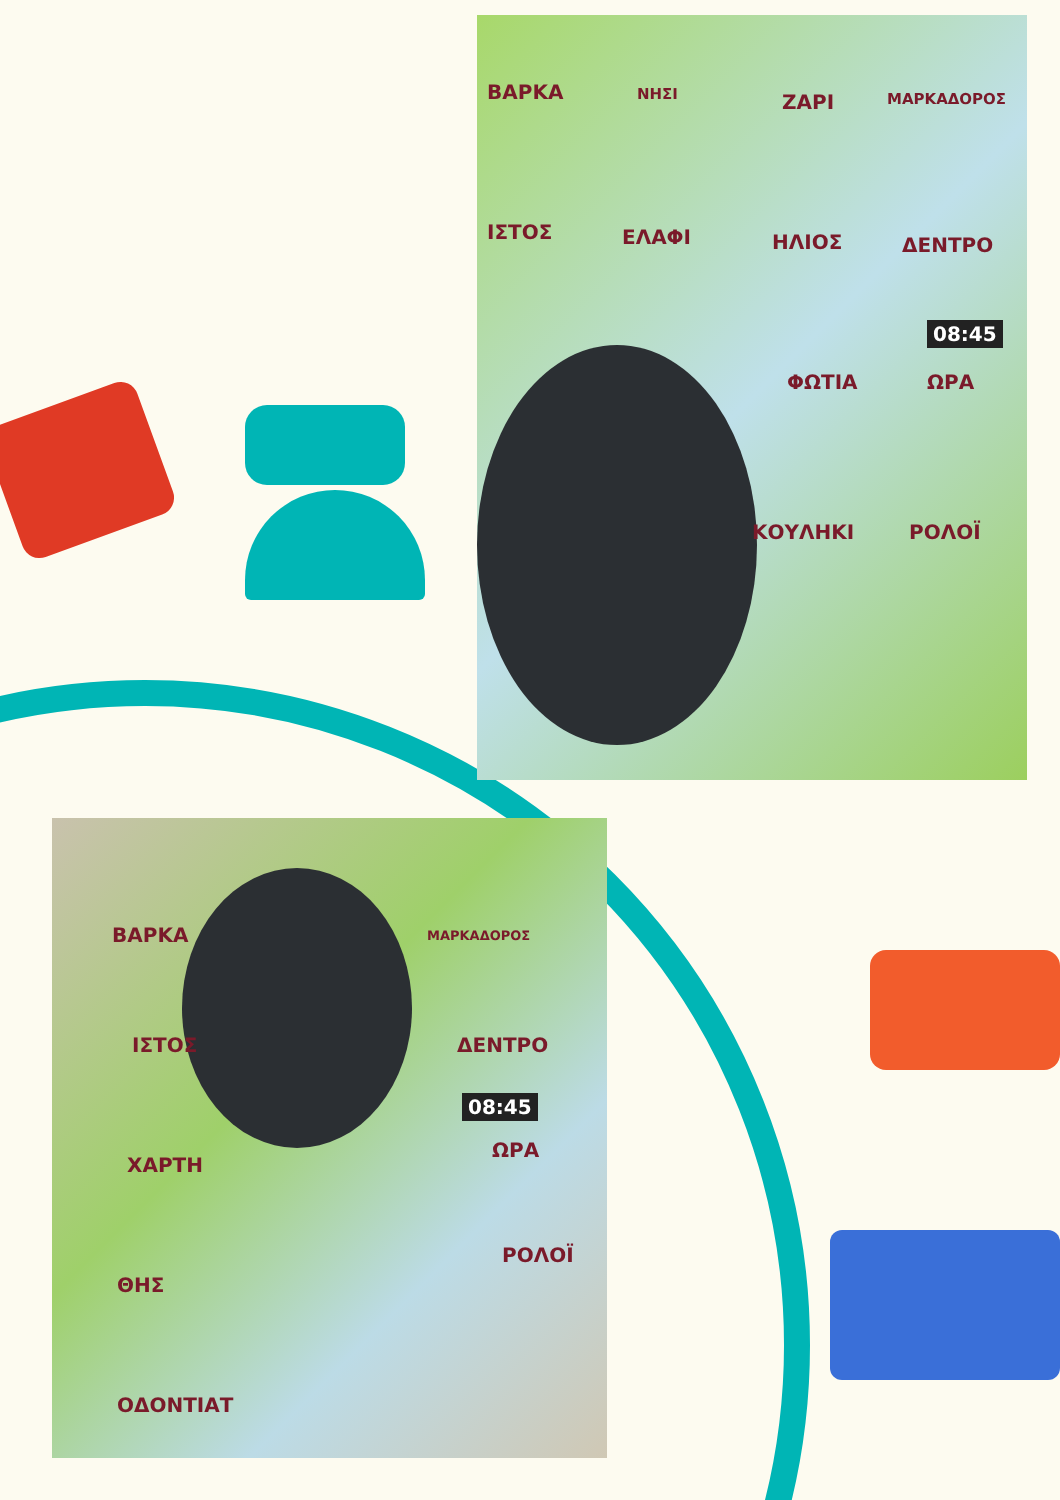ΒΑΡΚΑ ΝΗΣΙ ΖΑΡΙ ΜΑΡΚΑΔΟΡΟΣ
ΙΣΤΟΣ ΕΛΑΦΙ ΗΛΙΟΣ ΔΕΝΤΡΟ
ΦΩΤΙΑ
08:45
ΩΡΑ
ΚΟΥΛΗΚΙ ΡΟΛΟΪ
ΒΑΡΚΑ ΜΑΡΚΑΔΟΡΟΣ
ΙΣΤΟΣ ΔΕΝΤΡΟ
08:45
ΩΡΑ
ΧΑΡΤΗ
ΡΟΛΟΪ
ΘΗΣ
ΟΔΟΝΤΙΑΤ